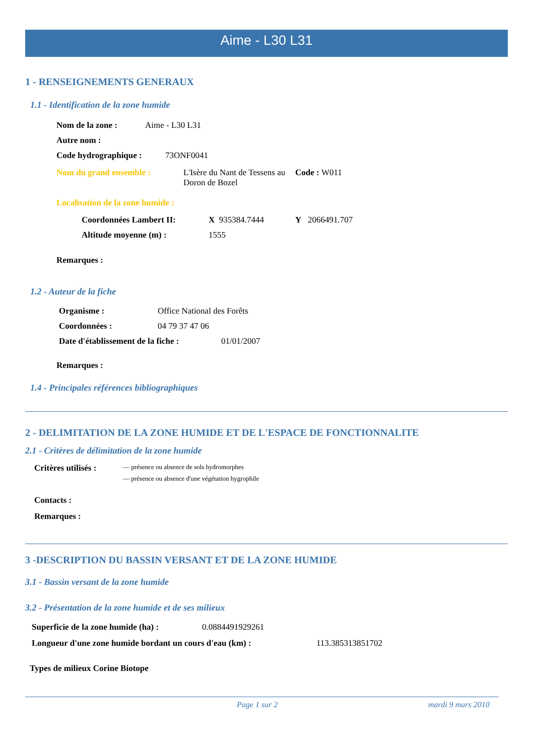Aime - L30 L31
1 - RENSEIGNEMENTS GENERAUX
1.1 - Identification de la zone humide
Nom de la zone : Aime - L30 L31
Autre nom :
Code hydrographique : 73ONF0041
Nom du grand ensemble : L'Isère du Nant de Tessens au Doron de Bozel Code : W011
Localisation de la zone humide :
Coordonnées Lambert II: X 935384.7444 Y 2066491.707
Altitude moyenne (m) : 1555
Remarques :
1.2 - Auteur de la fiche
Organisme : Office National des Forêts
Coordonnées : 04 79 37 47 06
Date d'établissement de la fiche : 01/01/2007
Remarques :
1.4 - Principales références bibliographiques
2 - DELIMITATION DE LA ZONE HUMIDE ET DE L'ESPACE DE FONCTIONNALITE
2.1 - Critères de délimitation de la zone humide
Critères utilisés : — présence ou absence de sols hydromorphes
— présence ou absence d'une végétation hygrophile
Contacts :
Remarques :
3 -DESCRIPTION DU BASSIN VERSANT ET DE LA ZONE HUMIDE
3.1 - Bassin versant de la zone humide
3.2 - Présentation de la zone humide et de ses milieux
Superficie de la zone humide (ha) : 0.0884491929261
Longueur d'une zone humide bordant un cours d'eau (km) : 113.385313851702
Types de milieux Corine Biotope
Page 1 sur 2 mardi 9 mars 2010